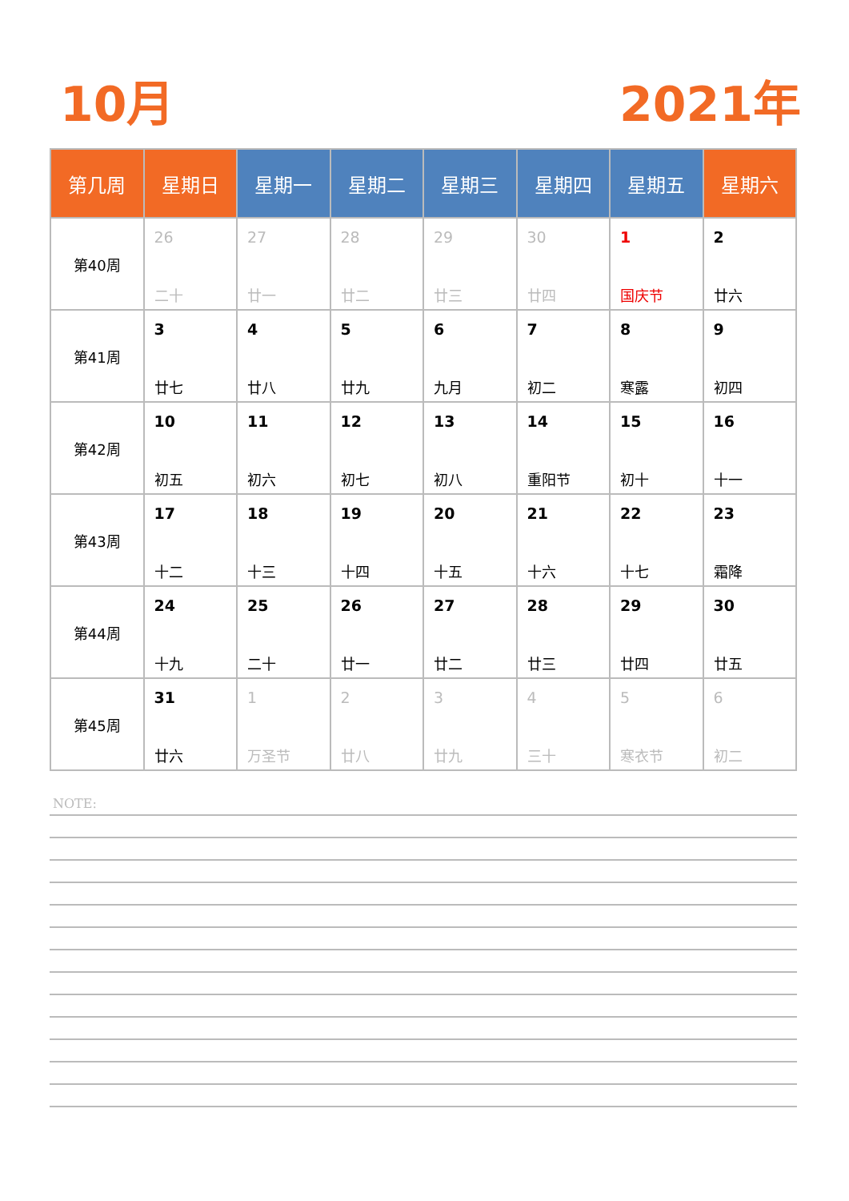10月 2021年
| 第几周 | 星期日 | 星期一 | 星期二 | 星期三 | 星期四 | 星期五 | 星期六 |
| --- | --- | --- | --- | --- | --- | --- | --- |
| 第40周 | 26 二十 | 27 廿一 | 28 廿二 | 29 廿三 | 30 廿四 | 1 国庆节 | 2 廿六 |
| 第41周 | 3 廿七 | 4 廿八 | 5 廿九 | 6 九月 | 7 初二 | 8 寒露 | 9 初四 |
| 第42周 | 10 初五 | 11 初六 | 12 初七 | 13 初八 | 14 重阳节 | 15 初十 | 16 十一 |
| 第43周 | 17 十二 | 18 十三 | 19 十四 | 20 十五 | 21 十六 | 22 十七 | 23 霜降 |
| 第44周 | 24 十九 | 25 二十 | 26 廿一 | 27 廿二 | 28 廿三 | 29 廿四 | 30 廿五 |
| 第45周 | 31 廿六 | 1 万圣节 | 2 廿八 | 3 廿九 | 4 三十 | 5 寒衣节 | 6 初二 |
NOTE: